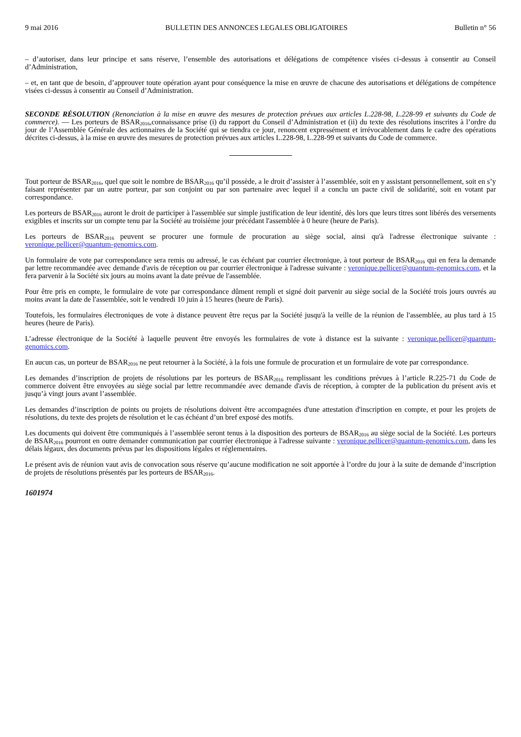9 mai 2016 BULLETIN DES ANNONCES LEGALES OBLIGATOIRES Bulletin n° 56
– d’autoriser, dans leur principe et sans réserve, l’ensemble des autorisations et délégations de compétence visées ci-dessus à consentir au Conseil d’Administration,
– et, en tant que de besoin, d’approuver toute opération ayant pour conséquence la mise en œuvre de chacune des autorisations et délégations de compétence visées ci-dessus à consentir au Conseil d’Administration.
SECONDE RÉSOLUTION (Renonciation à la mise en œuvre des mesures de protection prévues aux articles L.228-98, L.228-99 et suivants du Code de commerce). — Les porteurs de BSAR<sub>2016</sub>,connaissance prise (i) du rapport du Conseil d’Administration et (ii) du texte des résolutions inscrites à l’ordre du jour de l’Assemblée Générale des actionnaires de la Société qui se tiendra ce jour, renoncent expressément et irrévocablement dans le cadre des opérations décrites ci-dessus, à la mise en œuvre des mesures de protection prévues aux articles L.228-98, L.228-99 et suivants du Code de commerce.
Tout porteur de BSAR<sub>2016</sub>, quel que soit le nombre de BSAR<sub>2016</sub> qu’il possède, a le droit d’assister à l’assemblée, soit en y assistant personnellement, soit en s’y faisant représenter par un autre porteur, par son conjoint ou par son partenaire avec lequel il a conclu un pacte civil de solidarité, soit en votant par correspondance.
Les porteurs de BSAR<sub>2016</sub> auront le droit de participer à l'assemblée sur simple justification de leur identité, dès lors que leurs titres sont libérés des versements exigibles et inscrits sur un compte tenu par la Société au troisième jour précédant l'assemblée à 0 heure (heure de Paris).
Les porteurs de BSAR<sub>2016</sub> peuvent se procurer une formule de procuration au siège social, ainsi qu'à l'adresse électronique suivante : veronique.pellicer@quantum-genomics.com.
Un formulaire de vote par correspondance sera remis ou adressé, le cas échéant par courrier électronique, à tout porteur de BSAR<sub>2016</sub> qui en fera la demande par lettre recommandée avec demande d'avis de réception ou par courrier électronique à l'adresse suivante : veronique.pellicer@quantum-genomics.com, et la fera parvenir à la Société six jours au moins avant la date prévue de l'assemblée.
Pour être pris en compte, le formulaire de vote par correspondance dûment rempli et signé doit parvenir au siège social de la Société trois jours ouvrés au moins avant la date de l'assemblée, soit le vendredi 10 juin à 15 heures (heure de Paris).
Toutefois, les formulaires électroniques de vote à distance peuvent être reçus par la Société jusqu'à la veille de la réunion de l'assemblée, au plus tard à 15 heures (heure de Paris).
L’adresse électronique de la Société à laquelle peuvent être envoyés les formulaires de vote à distance est la suivante : veronique.pellicer@quantum-genomics.com.
En aucun cas, un porteur de BSAR<sub>2016</sub> ne peut retourner à la Société, à la fois une formule de procuration et un formulaire de vote par correspondance.
Les demandes d’inscription de projets de résolutions par les porteurs de BSAR<sub>2016</sub> remplissant les conditions prévues à l’article R.225-71 du Code de commerce doivent être envoyées au siège social par lettre recommandée avec demande d'avis de réception, à compter de la publication du présent avis et jusqu’à vingt jours avant l’assemblée.
Les demandes d’inscription de points ou projets de résolutions doivent être accompagnées d'une attestation d'inscription en compte, et pour les projets de résolutions, du texte des projets de résolution et le cas échéant d’un bref exposé des motifs.
Les documents qui doivent être communiqués à l’assemblée seront tenus à la disposition des porteurs de BSAR<sub>2016</sub> au siège social de la Société. Les porteurs de BSAR<sub>2016</sub> pourront en outre demander communication par courrier électronique à l'adresse suivante : veronique.pellicer@quantum-genomics.com, dans les délais légaux, des documents prévus par les dispositions légales et réglementaires.
Le présent avis de réunion vaut avis de convocation sous réserve qu’aucune modification ne soit apportée à l’ordre du jour à la suite de demande d’inscription de projets de résolutions présentés par les porteurs de BSAR<sub>2016</sub>.
1601974